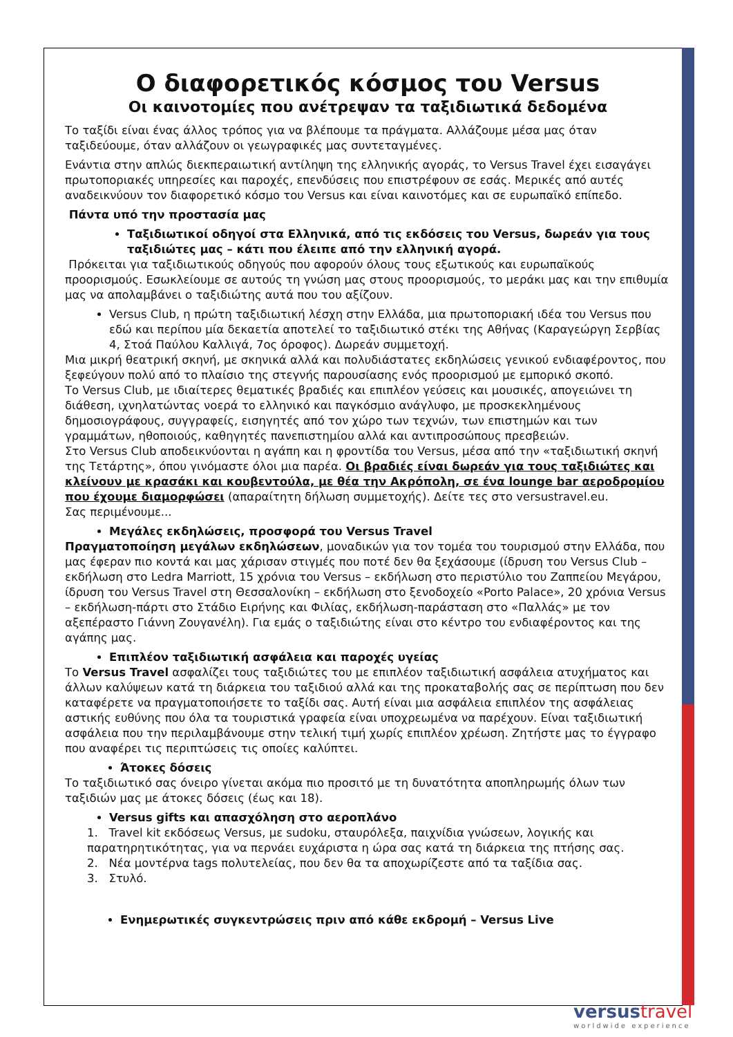Ο διαφορετικός κόσμος του Versus
Οι καινοτομίες που ανέτρεψαν τα ταξιδιωτικά δεδομένα
Το ταξίδι είναι ένας άλλος τρόπος για να βλέπουμε τα πράγματα. Αλλάζουμε μέσα μας όταν ταξιδεύουμε, όταν αλλάζουν οι γεωγραφικές μας συντεταγμένες.
Ενάντια στην απλώς διεκπεραιωτική αντίληψη της ελληνικής αγοράς, το Versus Travel έχει εισαγάγει πρωτοποριακές υπηρεσίες και παροχές, επενδύσεις που επιστρέφουν σε εσάς. Μερικές από αυτές αναδεικνύουν τον διαφορετικό κόσμο του Versus και είναι καινοτόμες και σε ευρωπαϊκό επίπεδο.
Πάντα υπό την προστασία μας
Ταξιδιωτικοί οδηγοί στα Ελληνικά, από τις εκδόσεις του Versus, δωρεάν για τους ταξιδιώτες μας – κάτι που έλειπε από την ελληνική αγορά.
Πρόκειται για ταξιδιωτικούς οδηγούς που αφορούν όλους τους εξωτικούς και ευρωπαϊκούς προορισμούς. Εσωκλείουμε σε αυτούς τη γνώση μας στους προορισμούς, το μεράκι μας και την επιθυμία μας να απολαμβάνει ο ταξιδιώτης αυτά που του αξίζουν.
Versus Club, η πρώτη ταξιδιωτική λέσχη στην Ελλάδα, μια πρωτοποριακή ιδέα του Versus που εδώ και περίπου μία δεκαετία αποτελεί το ταξιδιωτικό στέκι της Αθήνας (Καραγεώργη Σερβίας 4, Στοά Παύλου Καλλιγά, 7ος όροφος). Δωρεάν συμμετοχή.
Μια μικρή θεατρική σκηνή, με σκηνικά αλλά και πολυδιάστατες εκδηλώσεις γενικού ενδιαφέροντος, που ξεφεύγουν πολύ από το πλαίσιο της στεγνής παρουσίασης ενός προορισμού με εμπορικό σκοπό.
Το Versus Club, με ιδιαίτερες θεματικές βραδιές και επιπλέον γεύσεις και μουσικές, απογειώνει τη διάθεση, ιχνηλατώντας νοερά το ελληνικό και παγκόσμιο ανάγλυφο, με προσκεκλημένους δημοσιογράφους, συγγραφείς, εισηγητές από τον χώρο των τεχνών, των επιστημών και των γραμμάτων, ηθοποιούς, καθηγητές πανεπιστημίου αλλά και αντιπροσώπους πρεσβειών.
Στο Versus Club αποδεικνύονται η αγάπη και η φροντίδα του Versus, μέσα από την «ταξιδιωτική σκηνή της Τετάρτης», όπου γινόμαστε όλοι μια παρέα. Οι βραδιές είναι δωρεάν για τους ταξιδιώτες και κλείνουν με κρασάκι και κουβεντούλα, με θέα την Ακρόπολη, σε ένα lounge bar αεροδρομίου που έχουμε διαμορφώσει (απαραίτητη δήλωση συμμετοχής). Δείτε τες στο versustravel.eu.
Σας περιμένουμε...
Μεγάλες εκδηλώσεις, προσφορά του Versus Travel
Πραγματοποίηση μεγάλων εκδηλώσεων, μοναδικών για τον τομέα του τουρισμού στην Ελλάδα, που μας έφεραν πιο κοντά και μας χάρισαν στιγμές που ποτέ δεν θα ξεχάσουμε (ίδρυση του Versus Club – εκδήλωση στο Ledra Marriott, 15 χρόνια του Versus – εκδήλωση στο περιστύλιο του Ζαππείου Μεγάρου, ίδρυση του Versus Travel στη Θεσσαλονίκη – εκδήλωση στο ξενοδοχείο «Porto Palace», 20 χρόνια Versus – εκδήλωση-πάρτι στο Στάδιο Ειρήνης και Φιλίας, εκδήλωση-παράσταση στο «Παλλάς» με τον αξεπέραστο Γιάννη Ζουγανέλη). Για εμάς ο ταξιδιώτης είναι στο κέντρο του ενδιαφέροντος και της αγάπης μας.
Επιπλέον ταξιδιωτική ασφάλεια και παροχές υγείας
Το Versus Travel ασφαλίζει τους ταξιδιώτες του με επιπλέον ταξιδιωτική ασφάλεια ατυχήματος και άλλων καλύψεων κατά τη διάρκεια του ταξιδιού αλλά και της προκαταβολής σας σε περίπτωση που δεν καταφέρετε να πραγματοποιήσετε το ταξίδι σας. Αυτή είναι μια ασφάλεια επιπλέον της ασφάλειας αστικής ευθύνης που όλα τα τουριστικά γραφεία είναι υποχρεωμένα να παρέχουν. Είναι ταξιδιωτική ασφάλεια που την περιλαμβάνουμε στην τελική τιμή χωρίς επιπλέον χρέωση. Ζητήστε μας το έγγραφο που αναφέρει τις περιπτώσεις τις οποίες καλύπτει.
Άτοκες δόσεις
Το ταξιδιωτικό σας όνειρο γίνεται ακόμα πιο προσιτό με τη δυνατότητα αποπληρωμής όλων των ταξιδιών μας με άτοκες δόσεις (έως και 18).
Versus gifts και απασχόληση στο αεροπλάνο
1. Travel kit εκδόσεως Versus, με sudoku, σταυρόλεξα, παιχνίδια γνώσεων, λογικής και παρατηρητικότητας, για να περνάει ευχάριστα η ώρα σας κατά τη διάρκεια της πτήσης σας.
2. Νέα μοντέρνα tags πολυτελείας, που δεν θα τα αποχωρίζεστε από τα ταξίδια σας.
3. Στυλό.
Ενημερωτικές συγκεντρώσεις πριν από κάθε εκδρομή – Versus Live
versustravel
worldwide experience